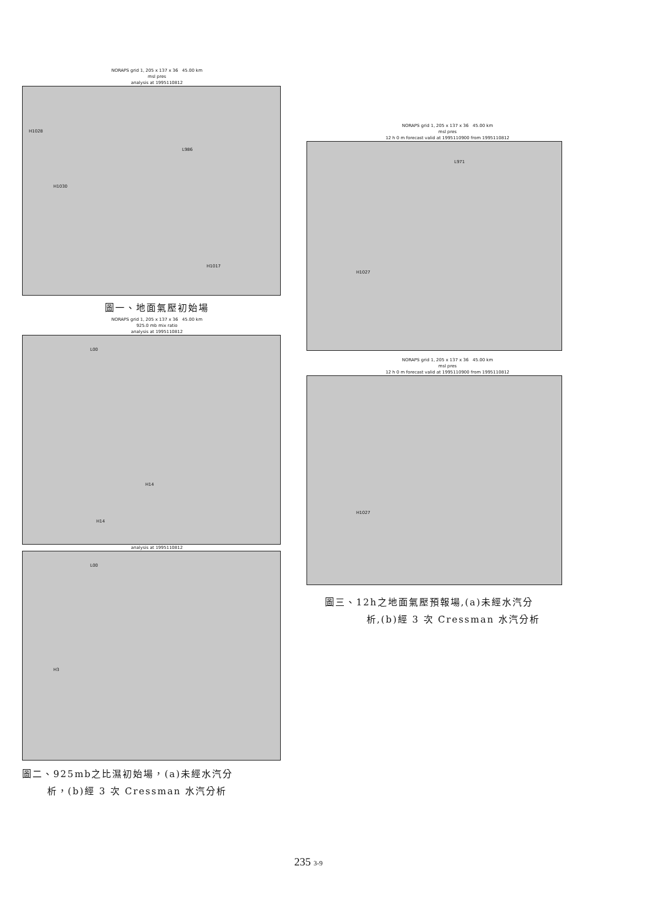NORAPS grid 1, 205 x 137 x 36 45.00 km
msl pres
analysis at 1995110812
H1028
H1030
L986
H1017
圖一、地面氣壓初始場
NORAPS grid 1, 205 x 137 x 36 45.00 km
925.0 mb mix ratio
analysis at 1995110812
L00
H14
H14
analysis at 1995110812
L00
H3
圖二、925mb之比濕初始場，(a)未經水汽分
析，(b)經 3 次 Cressman 水汽分析
NORAPS grid 1, 205 x 137 x 36 45.00 km
msl pres
12 h 0 m forecast valid at 1995110900 from 1995110812
L971
H1027
NORAPS grid 1, 205 x 137 x 36 45.00 km
msl pres
12 h 0 m forecast valid at 1995110900 from 1995110812
H1027
圖三、12h之地面氣壓預報場,(a)未經水汽分
析,(b)經 3 次 Cressman 水汽分析
235 3-9